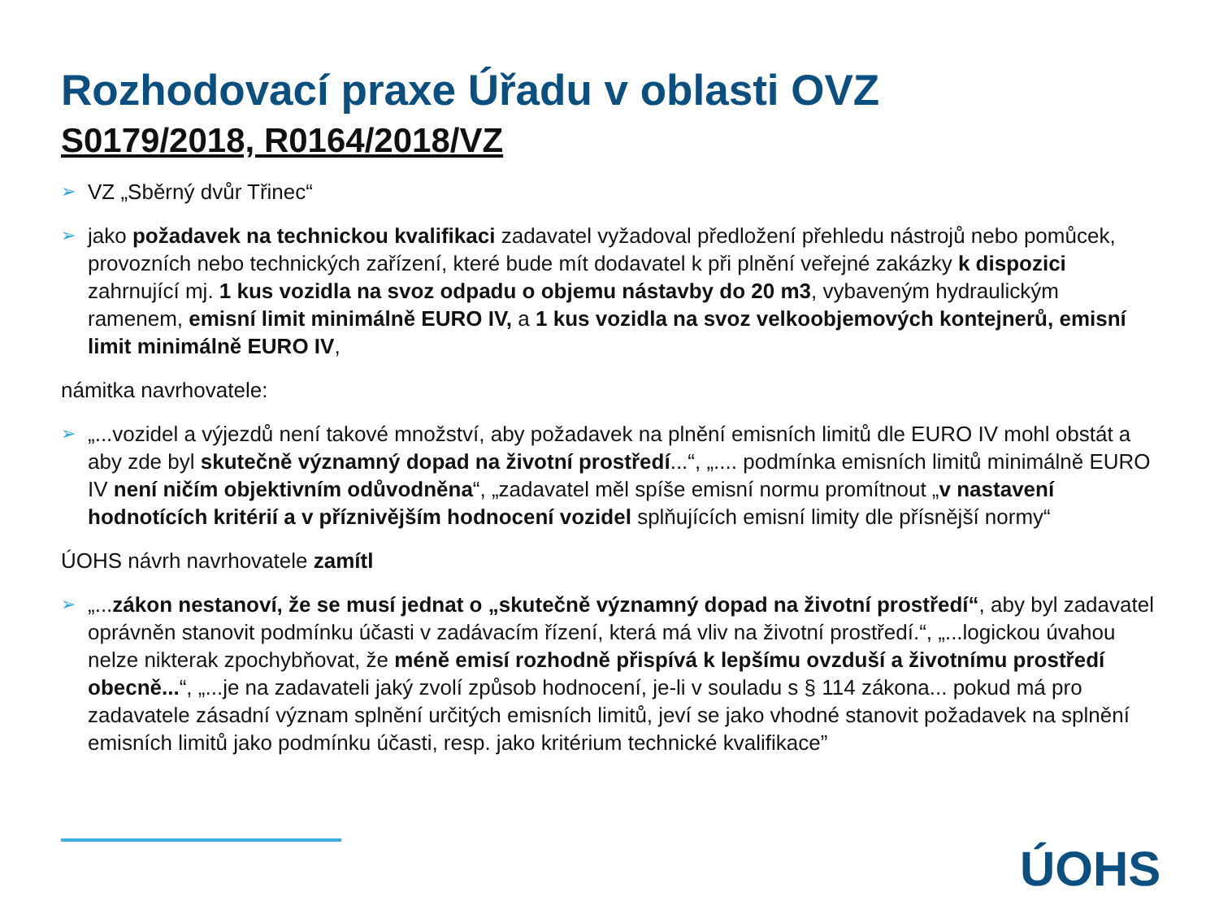Rozhodovací praxe Úřadu v oblasti OVZ
S0179/2018, R0164/2018/VZ
➢ VZ „Sběrný dvůr Třinec“
➢ jako požadavek na technickou kvalifikaci zadavatel vyžadoval předložení přehledu nástrojů nebo pomůcek, provozních nebo technických zařízení, které bude mít dodavatel k při plnění veřejné zakázky k dispozici zahrnující mj. 1 kus vozidla na svoz odpadu o objemu nástavby do 20 m3, vybaveným hydraulickým ramenem, emisní limit minimálně EURO IV, a 1 kus vozidla na svoz velkoobjemových kontejnerů, emisní limit minimálně EURO IV,
námitka navrhovatele:
➢ „...vozidel a výjezdů není takové množství, aby požadavek na plnění emisních limitů dle EURO IV mohl obstát a aby zde byl skutečně významný dopad na životní prostředí...“, „.... podmínka emisních limitů minimálně EURO IV není ničím objektivním odůvodněna“, „zadavatel měl spíše emisní normu promítnout „v nastavení hodnotících kritérií a v příznivějším hodnocení vozidel splňujících emisní limity dle přísnější normy“
ÚOHS návrh navrhovatele zamítl
➢ „...zákon nestanoví, že se musí jednat o „skutečně významný dopad na životní prostředí“, aby byl zadavatel oprávněn stanovit podmínku účasti v zadávacím řízení, která má vliv na životní prostředí.“, „...logickou úvahou nelze nikterak zpochybňovat, že méně emisí rozhodně přispívá k lepšímu ovzduší a životnímu prostředí obecně...“, „...je na zadavateli jaký zvolí způsob hodnocení, je-li v souladu s § 114 zákona... pokud má pro zadavatele zásadní význam splnění určitých emisních limitů, jeví se jako vhodné stanovit požadavek na splnění emisních limitů jako podmínku účasti, resp. jako kritérium technické kvalifikace”
ÚOHS